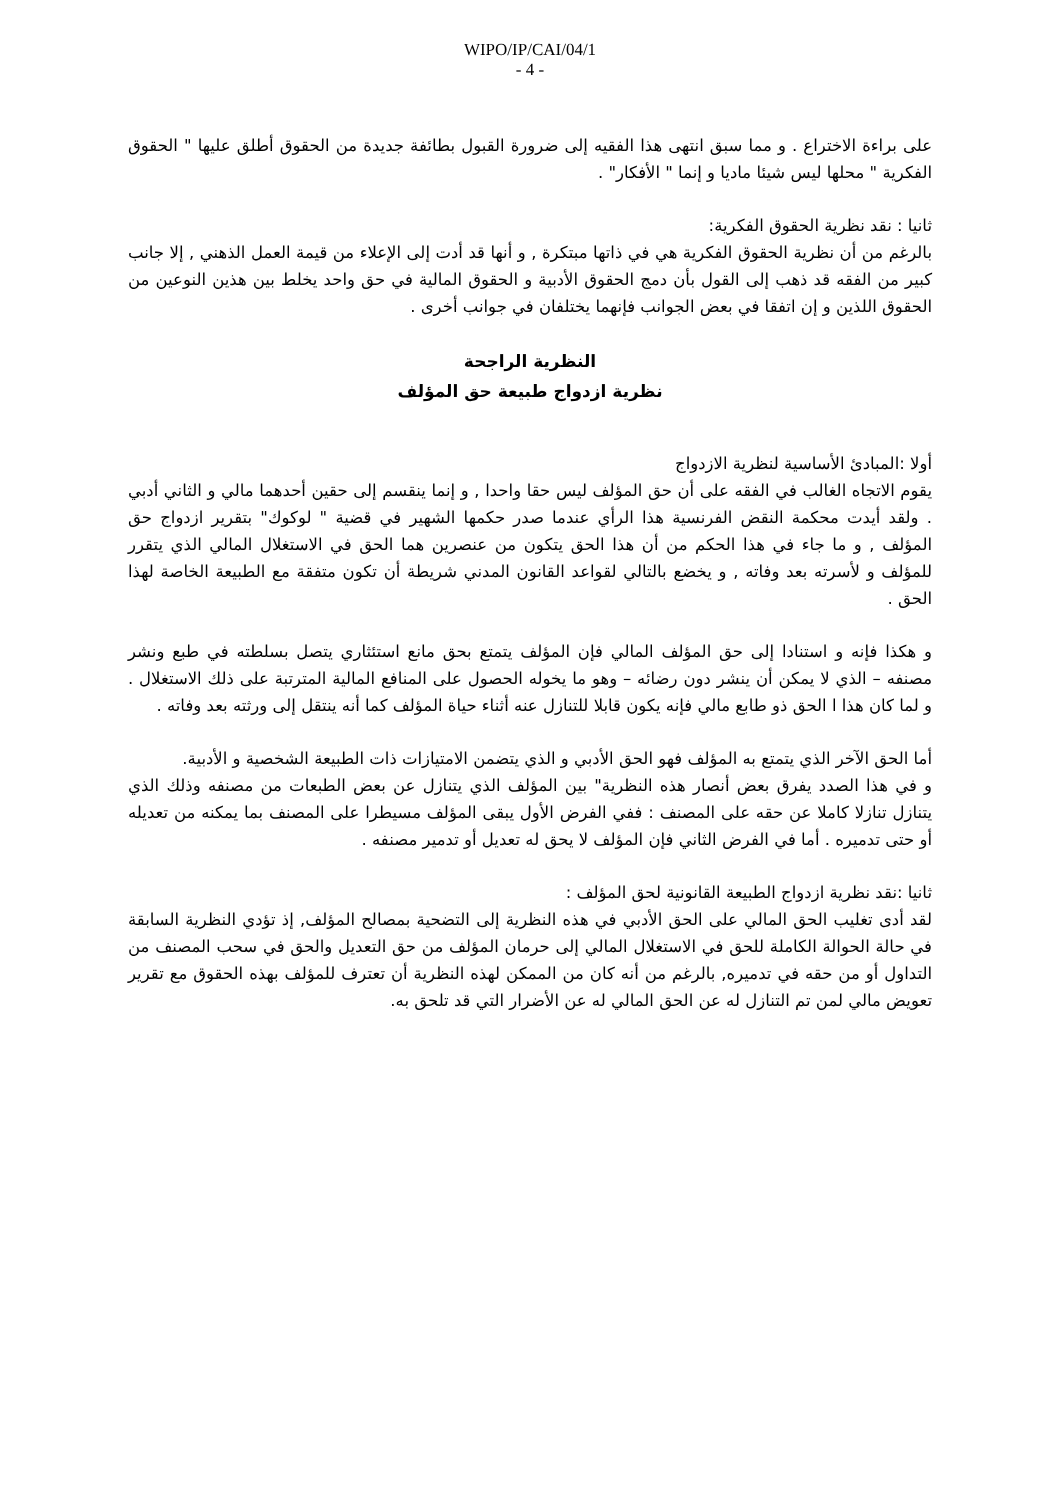WIPO/IP/CAI/04/1
- 4 -
على براءة الاختراع . و مما سبق انتهى هذا الفقيه إلى ضرورة القبول بطائفة جديدة من الحقوق أطلق عليها " الحقوق الفكرية " محلها ليس شيئا ماديا و إنما " الأفكار" .
ثانيا : نقد نظرية الحقوق الفكرية:
بالرغم من أن نظرية الحقوق الفكرية هي في ذاتها مبتكرة , و أنها قد أدت إلى الإعلاء من قيمة العمل الذهني , إلا جانب كبير من الفقه قد ذهب إلى القول بأن دمج الحقوق الأدبية و الحقوق المالية في حق واحد يخلط بين هذين النوعين من الحقوق اللذين و إن اتفقا في بعض الجوانب فإنهما يختلفان في جوانب أخرى .
النظرية الراجحة
نظرية ازدواج طبيعة حق المؤلف
أولا :المبادئ الأساسية لنظرية الازدواج
يقوم الاتجاه الغالب في الفقه على أن حق المؤلف ليس حقا واحدا , و إنما ينقسم إلى حقين أحدهما مالي و الثاني أدبي . ولقد أيدت محكمة النقض الفرنسية هذا الرأي عندما صدر حكمها الشهير في قضية " لوكوك" بتقرير ازدواج حق المؤلف , و ما جاء في هذا الحكم من أن هذا الحق يتكون من عنصرين هما الحق في الاستغلال المالي الذي يتقرر للمؤلف و لأسرته بعد وفاته , و يخضع بالتالي لقواعد القانون المدني شريطة أن تكون متفقة مع الطبيعة الخاصة لهذا الحق .
و هكذا فإنه و استنادا إلى حق المؤلف المالي فإن المؤلف يتمتع بحق مانع استئثاري يتصل بسلطته في طبع ونشر مصنفه – الذي لا يمكن أن ينشر دون رضائه – وهو ما يخوله الحصول على المنافع المالية المترتبة على ذلك الاستغلال . و لما كان هذا ا الحق ذو طابع مالي فإنه يكون قابلا للتنازل عنه أثناء حياة المؤلف كما أنه ينتقل إلى ورثته بعد وفاته .
أما الحق الآخر الذي يتمتع به المؤلف فهو الحق الأدبي و الذي يتضمن الامتيازات ذات الطبيعة الشخصية و الأدبية.
و في هذا الصدد يفرق بعض أنصار هذه النظرية" بين المؤلف الذي يتنازل عن بعض الطبعات من مصنفه وذلك الذي يتنازل تنازلا كاملا عن حقه على المصنف : ففي الفرض الأول يبقى المؤلف مسيطرا على المصنف بما يمكنه من تعديله أو حتى تدميره . أما في الفرض الثاني فإن المؤلف لا يحق له تعديل أو تدمير مصنفه .
ثانيا :نقد نظرية ازدواج الطبيعة القانونية لحق المؤلف :
لقد أدى تغليب الحق المالي على الحق الأدبي في هذه النظرية إلى التضحية بمصالح المؤلف, إذ تؤدي النظرية السابقة في حالة الحوالة الكاملة للحق في الاستغلال المالي إلى حرمان المؤلف من حق التعديل والحق في سحب المصنف من التداول أو من حقه في تدميره, بالرغم من أنه كان من الممكن لهذه النظرية أن تعترف للمؤلف بهذه الحقوق مع تقرير تعويض مالي لمن تم التنازل له عن الحق المالي له عن الأضرار التي قد تلحق به.